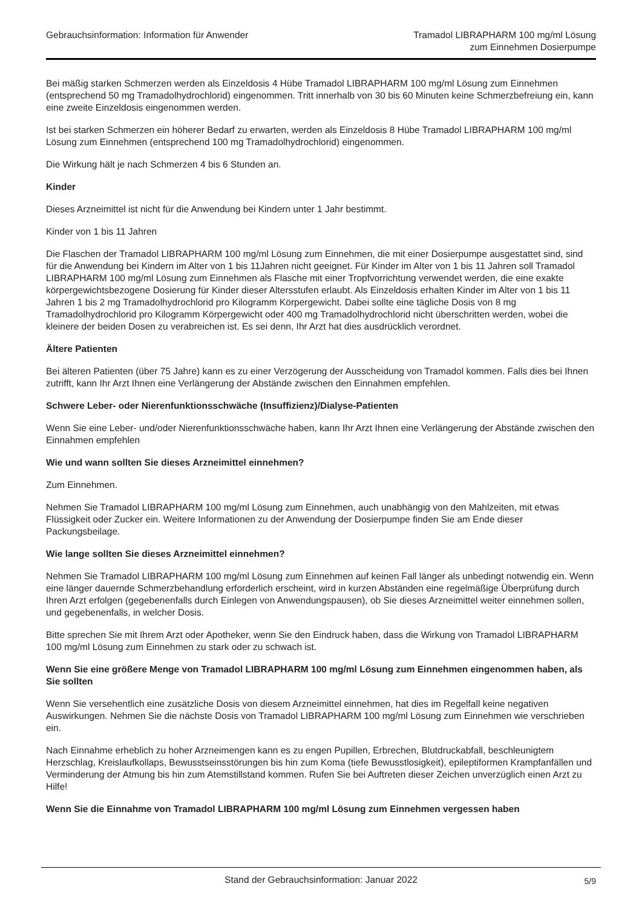Gebrauchsinformation: Information für Anwender
Tramadol LIBRAPHARM 100 mg/ml Lösung
zum Einnehmen Dosierpumpe
Bei mäßig starken Schmerzen werden als Einzeldosis 4 Hübe Tramadol LIBRAPHARM 100 mg/ml Lösung zum Einnehmen (entsprechend 50 mg Tramadolhydrochlorid) eingenommen. Tritt innerhalb von 30 bis 60 Minuten keine Schmerzbefreiung ein, kann eine zweite Einzeldosis eingenommen werden.
Ist bei starken Schmerzen ein höherer Bedarf zu erwarten, werden als Einzeldosis 8 Hübe Tramadol LIBRAPHARM 100 mg/ml Lösung zum Einnehmen (entsprechend 100 mg Tramadolhydrochlorid) eingenommen.
Die Wirkung hält je nach Schmerzen 4 bis 6 Stunden an.
Kinder
Dieses Arzneimittel ist nicht für die Anwendung bei Kindern unter 1 Jahr bestimmt.
Kinder von 1 bis 11 Jahren
Die Flaschen der Tramadol LIBRAPHARM 100 mg/ml Lösung zum Einnehmen, die mit einer Dosierpumpe ausgestattet sind, sind für die Anwendung bei Kindern im Alter von 1 bis 11Jahren nicht geeignet. Für Kinder im Alter von 1 bis 11 Jahren soll Tramadol LIBRAPHARM 100 mg/ml Lösung zum Einnehmen als Flasche mit einer Tropfvorrichtung verwendet werden, die eine exakte körpergewichtsbezogene Dosierung für Kinder dieser Altersstufen erlaubt. Als Einzeldosis erhalten Kinder im Alter von 1 bis 11 Jahren 1 bis 2 mg Tramadolhydrochlorid pro Kilogramm Körpergewicht. Dabei sollte eine tägliche Dosis von 8 mg Tramadolhydrochlorid pro Kilogramm Körpergewicht oder 400 mg Tramadolhydrochlorid nicht überschritten werden, wobei die kleinere der beiden Dosen zu verabreichen ist. Es sei denn, Ihr Arzt hat dies ausdrücklich verordnet.
Ältere Patienten
Bei älteren Patienten (über 75 Jahre) kann es zu einer Verzögerung der Ausscheidung von Tramadol kommen. Falls dies bei Ihnen zutrifft, kann Ihr Arzt Ihnen eine Verlängerung der Abstände zwischen den Einnahmen empfehlen.
Schwere Leber- oder Nierenfunktionsschwäche (Insuffizienz)/Dialyse-Patienten
Wenn Sie eine Leber- und/oder Nierenfunktionsschwäche haben, kann Ihr Arzt Ihnen eine Verlängerung der Abstände zwischen den Einnahmen empfehlen
Wie und wann sollten Sie dieses Arzneimittel einnehmen?
Zum Einnehmen.
Nehmen Sie Tramadol LIBRAPHARM 100 mg/ml Lösung zum Einnehmen, auch unabhängig von den Mahlzeiten, mit etwas Flüssigkeit oder Zucker ein. Weitere Informationen zu der Anwendung der Dosierpumpe finden Sie am Ende dieser Packungsbeilage.
Wie lange sollten Sie dieses Arzneimittel einnehmen?
Nehmen Sie Tramadol LIBRAPHARM 100 mg/ml Lösung zum Einnehmen auf keinen Fall länger als unbedingt notwendig ein. Wenn eine länger dauernde Schmerzbehandlung erforderlich erscheint, wird in kurzen Abständen eine regelmäßige Überprüfung durch Ihren Arzt erfolgen (gegebenenfalls durch Einlegen von Anwendungspausen), ob Sie dieses Arzneimittel weiter einnehmen sollen, und gegebenenfalls, in welcher Dosis.
Bitte sprechen Sie mit Ihrem Arzt oder Apotheker, wenn Sie den Eindruck haben, dass die Wirkung von Tramadol LIBRAPHARM 100 mg/ml Lösung zum Einnehmen zu stark oder zu schwach ist.
Wenn Sie eine größere Menge von Tramadol LIBRAPHARM 100 mg/ml Lösung zum Einnehmen eingenommen haben, als Sie sollten
Wenn Sie versehentlich eine zusätzliche Dosis von diesem Arzneimittel einnehmen, hat dies im Regelfall keine negativen Auswirkungen. Nehmen Sie die nächste Dosis von Tramadol LIBRAPHARM 100 mg/ml Lösung zum Einnehmen wie verschrieben ein.
Nach Einnahme erheblich zu hoher Arzneimengen kann es zu engen Pupillen, Erbrechen, Blutdruckabfall, beschleunigtem Herzschlag, Kreislaufkollaps, Bewusstseinsstörungen bis hin zum Koma (tiefe Bewusstlosigkeit), epileptiformen Krampfanfällen und Verminderung der Atmung bis hin zum Atemstillstand kommen. Rufen Sie bei Auftreten dieser Zeichen unverzüglich einen Arzt zu Hilfe!
Wenn Sie die Einnahme von Tramadol LIBRAPHARM 100 mg/ml Lösung zum Einnehmen vergessen haben
Stand der Gebrauchsinformation: Januar 2022 5/9